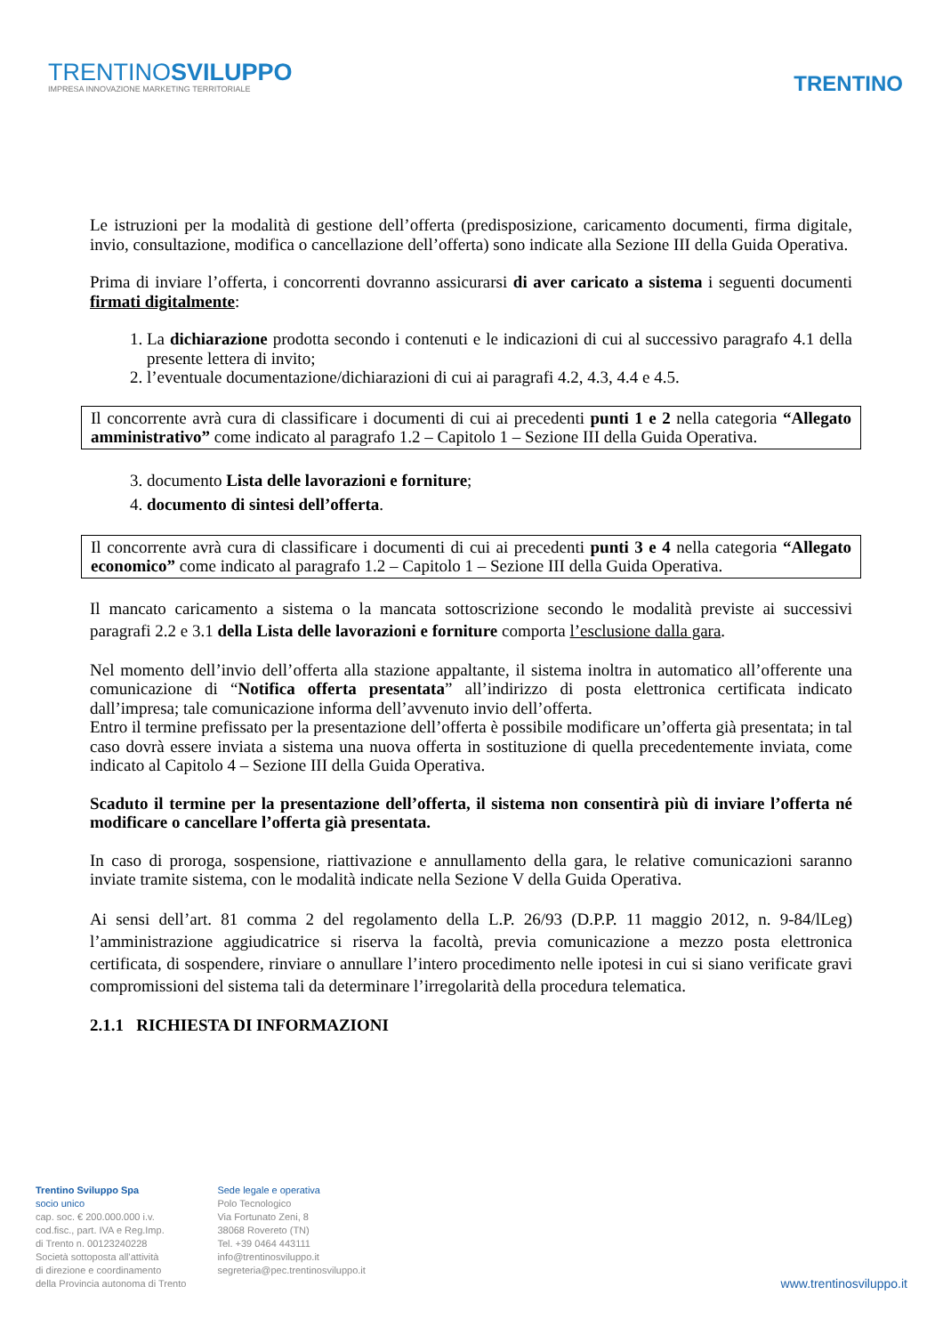TRENTINOSVILUPPO
IMPRESA INNOVAZIONE MARKETING TERRITORIALE
TRENTINO
Le istruzioni per la modalità di gestione dell’offerta (predisposizione, caricamento documenti, firma digitale, invio, consultazione, modifica o cancellazione dell’offerta) sono indicate alla Sezione III della Guida Operativa.
Prima di inviare l’offerta, i concorrenti dovranno assicurarsi di aver caricato a sistema i seguenti documenti firmati digitalmente:
1. La dichiarazione prodotta secondo i contenuti e le indicazioni di cui al successivo paragrafo 4.1 della presente lettera di invito;
2. l’eventuale documentazione/dichiarazioni di cui ai paragrafi 4.2, 4.3, 4.4 e 4.5.
Il concorrente avrà cura di classificare i documenti di cui ai precedenti punti 1 e 2 nella categoria “Allegato amministrativo” come indicato al paragrafo 1.2 – Capitolo 1 – Sezione III della Guida Operativa.
3. documento Lista delle lavorazioni e forniture;
4. documento di sintesi dell’offerta.
Il concorrente avrà cura di classificare i documenti di cui ai precedenti punti 3 e 4 nella categoria “Allegato economico” come indicato al paragrafo 1.2 – Capitolo 1 – Sezione III della Guida Operativa.
Il mancato caricamento a sistema o la mancata sottoscrizione secondo le modalità previste ai successivi paragrafi 2.2 e 3.1 della Lista delle lavorazioni e forniture comporta l’esclusione dalla gara.
Nel momento dell’invio dell’offerta alla stazione appaltante, il sistema inoltra in automatico all’offerente una comunicazione di “Notifica offerta presentata” all’indirizzo di posta elettronica certificata indicato dall’impresa; tale comunicazione informa dell’avvenuto invio dell’offerta.
Entro il termine prefissato per la presentazione dell’offerta è possibile modificare un’offerta già presentata; in tal caso dovrà essere inviata a sistema una nuova offerta in sostituzione di quella precedentemente inviata, come indicato al Capitolo 4 – Sezione III della Guida Operativa.
Scaduto il termine per la presentazione dell’offerta, il sistema non consentirà più di inviare l’offerta né modificare o cancellare l’offerta già presentata.
In caso di proroga, sospensione, riattivazione e annullamento della gara, le relative comunicazioni saranno inviate tramite sistema, con le modalità indicate nella Sezione V della Guida Operativa.
Ai sensi dell’art. 81 comma 2 del regolamento della L.P. 26/93 (D.P.P. 11 maggio 2012, n. 9-84/lLeg) l’amministrazione aggiudicatrice si riserva la facoltà, previa comunicazione a mezzo posta elettronica certificata, di sospendere, rinviare o annullare l’intero procedimento nelle ipotesi in cui si siano verificate gravi compromissioni del sistema tali da determinare l’irregolarità della procedura telematica.
2.1.1 RICHIESTA DI INFORMAZIONI
Trentino Sviluppo Spa
socio unico
cap. soc. € 200.000.000 i.v.
cod.fisc., part. IVA e Reg.Imp.
di Trento n. 00123240228
Società sottoposta all'attività
di direzione e coordinamento
della Provincia autonoma di Trento
Sede legale e operativa
Polo Tecnologico
Via Fortunato Zeni, 8
38068 Rovereto (TN)
Tel. +39 0464 443111
info@trentinosviluppo.it
segreteria@pec.trentinosviluppo.it
www.trentinosviluppo.it